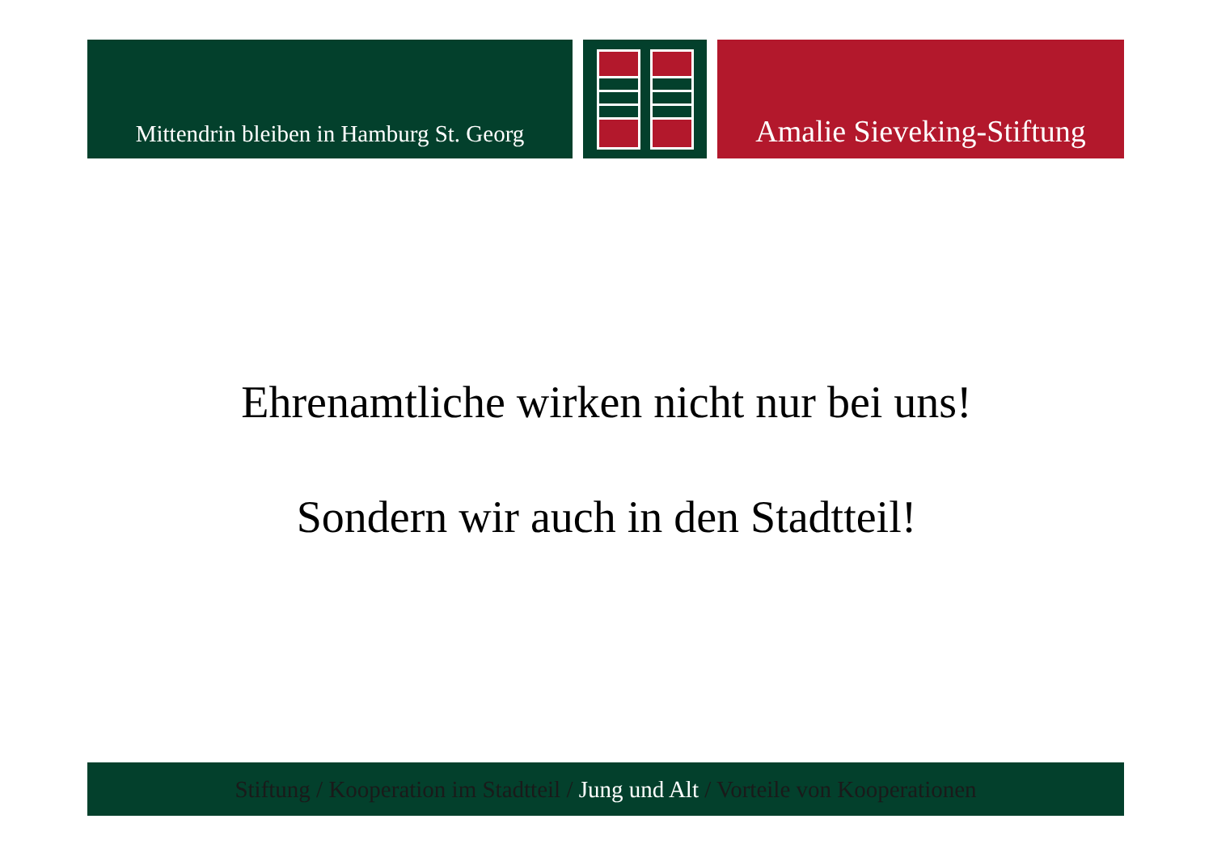Mittendrin bleiben in Hamburg St. Georg
Amalie Sieveking-Stiftung
Ehrenamtliche wirken nicht nur bei uns!
Sondern wir auch in den Stadtteil!
Stiftung / Kooperation im Stadtteil / Jung und Alt / Vorteile von Kooperationen